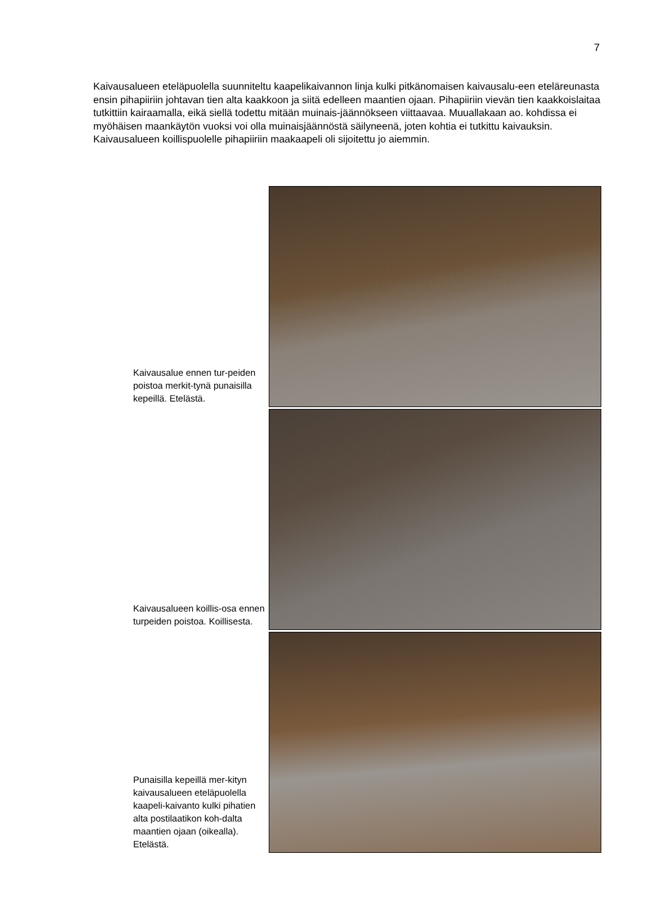7
Kaivausalueen eteläpuolella suunniteltu kaapelikaivannon linja kulki pitkänomaisen kaivausalu-een eteläreunasta ensin pihapiiriin johtavan tien alta kaakkoon ja siitä edelleen maantien ojaan. Pihapiiriin vievän tien kaakkoislaitaa tutkittiin kairaamalla, eikä siellä todettu mitään muinais-jäännökseen viittaavaa. Muuallakaan ao. kohdissa ei myöhäisen maankäytön vuoksi voi olla muinaisjäännöstä säilyneenä, joten kohtia ei tutkittu kaivauksin. Kaivausalueen koillispuolelle pihapiiriin maakaapeli oli sijoitettu jo aiemmin.
Kaivausalue ennen tur-peiden poistoa merkit-tynä punaisilla kepeillä. Etelästä.
Kaivausalueen koillis-osa ennen turpeiden poistoa. Koillisesta.
Punaisilla kepeillä mer-kityn kaivausalueen eteläpuolella kaapeli-kaivanto kulki pihatien alta postilaatikon koh-dalta maantien ojaan (oikealla). Etelästä.